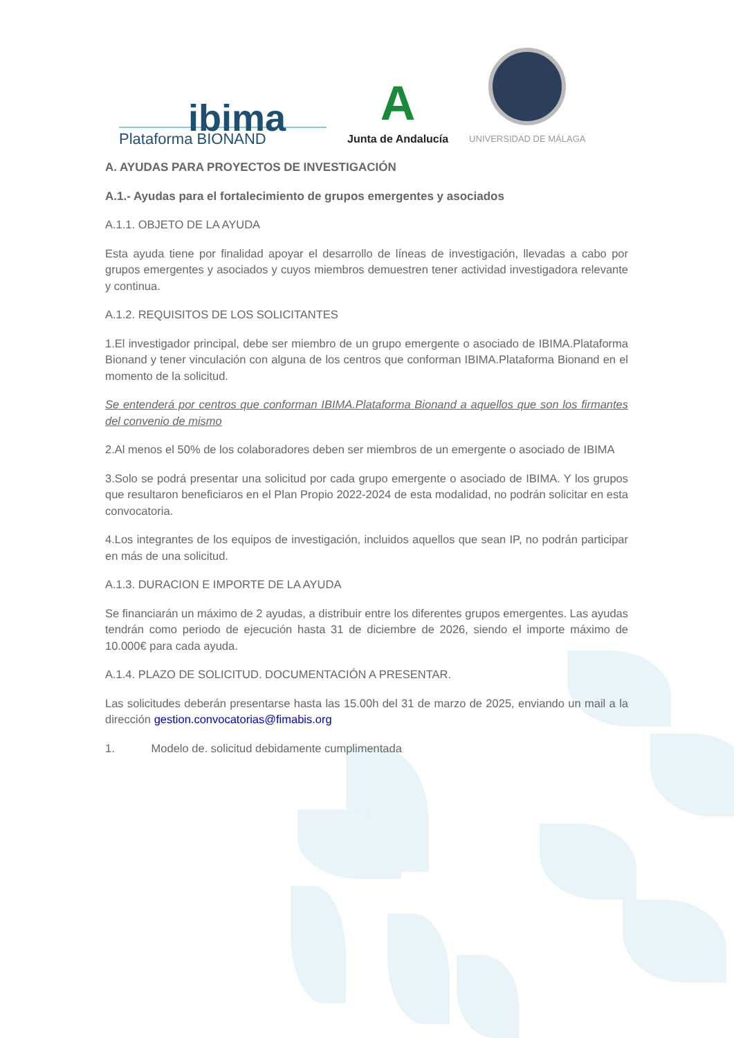ibima
Plataforma BIONAND
A
Junta de Andalucía
UNIVERSIDAD DE MÁLAGA
A. AYUDAS PARA PROYECTOS DE INVESTIGACIÓN
A.1.- Ayudas para el fortalecimiento de grupos emergentes y asociados
A.1.1. OBJETO DE LA AYUDA
Esta ayuda tiene por finalidad apoyar el desarrollo de líneas de investigación, llevadas a cabo por grupos emergentes y asociados y cuyos miembros demuestren tener actividad investigadora relevante y continua.
A.1.2. REQUISITOS DE LOS SOLICITANTES
1.El investigador principal, debe ser miembro de un grupo emergente o asociado de IBIMA.Plataforma Bionand y tener vinculación con alguna de los centros que conforman IBIMA.Plataforma Bionand en el momento de la solicitud.
Se entenderá por centros que conforman IBIMA.Plataforma Bionand a aquellos que son los firmantes del convenio de mismo
2.Al menos el 50% de los colaboradores deben ser miembros de un emergente o asociado de IBIMA
3.Solo se podrá presentar una solicitud por cada grupo emergente o asociado de IBIMA. Y los grupos que resultaron beneficiaros en el Plan Propio 2022-2024 de esta modalidad, no podrán solicitar en esta convocatoria.
4.Los integrantes de los equipos de investigación, incluidos aquellos que sean IP, no podrán participar en más de una solicitud.
A.1.3. DURACION E IMPORTE DE LA AYUDA
Se financiarán un máximo de 2 ayudas, a distribuir entre los diferentes grupos emergentes. Las ayudas tendrán como periodo de ejecución hasta 31 de diciembre de 2026, siendo el importe máximo de 10.000€ para cada ayuda.
A.1.4. PLAZO DE SOLICITUD. DOCUMENTACIÓN A PRESENTAR.
Las solicitudes deberán presentarse hasta las 15.00h del 31 de marzo de 2025, enviando un mail a la dirección gestion.convocatorias@fimabis.org
1. Modelo de. solicitud debidamente cumplimentada